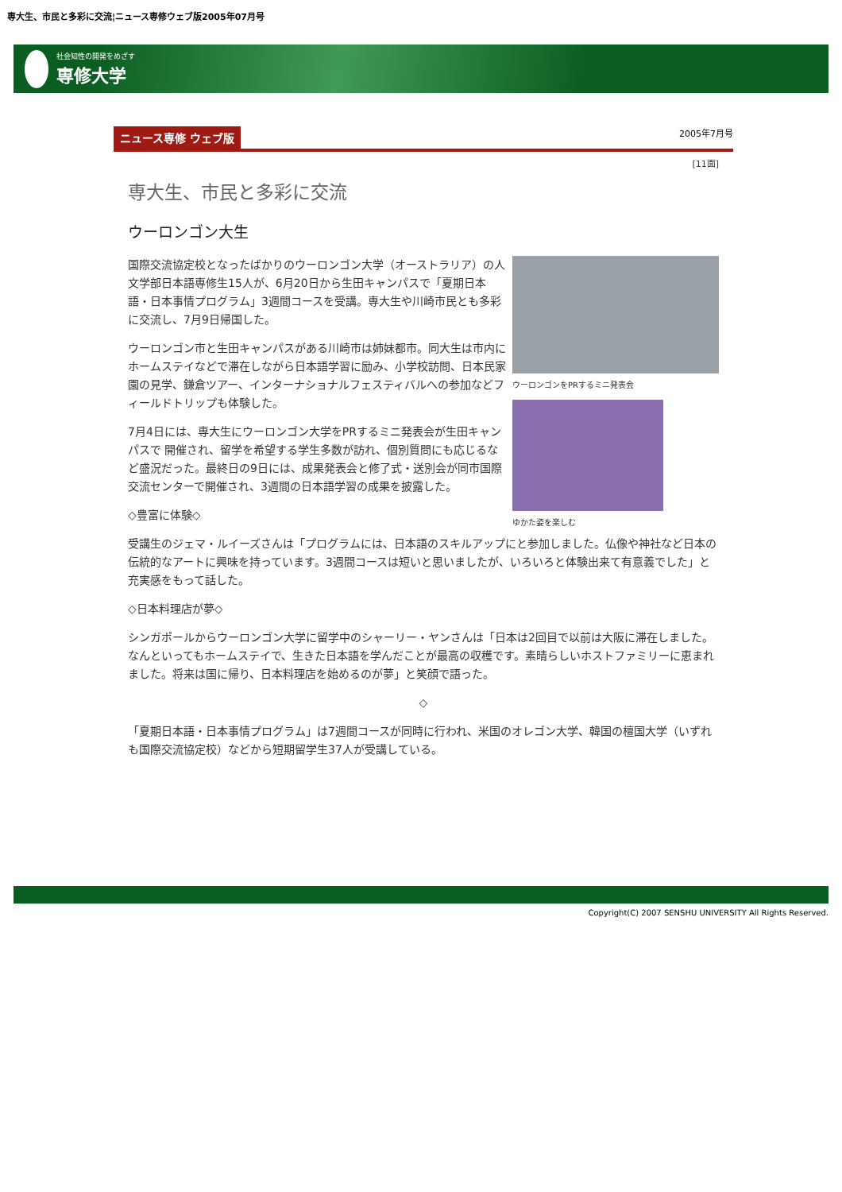専大生、市民と多彩に交流¦ニュース専修ウェブ版2005年07月号
社会知性の開発をめざす
専修大学
ニュース専修 ウェブ版 2005年7月号
[11面]
専大生、市民と多彩に交流
ウーロンゴン大生
ウーロンゴンをPRするミニ発表会
ゆかた姿を楽しむ
国際交流協定校となったばかりのウーロンゴン大学（オーストラリア）の人文学部日本語専修生15人が、6月20日から生田キャンパスで「夏期日本語・日本事情プログラム」3週間コースを受講。専大生や川崎市民とも多彩に交流し、7月9日帰国した。
ウーロンゴン市と生田キャンパスがある川崎市は姉妹都市。同大生は市内にホームステイなどで滞在しながら日本語学習に励み、小学校訪問、日本民家園の見学、鎌倉ツアー、インターナショナルフェスティバルへの参加などフィールドトリップも体験した。
7月4日には、専大生にウーロンゴン大学をPRするミニ発表会が生田キャンパスで 開催され、留学を希望する学生多数が訪れ、個別質問にも応じるなど盛況だった。最終日の9日には、成果発表会と修了式・送別会が同市国際交流センターで開催され、3週間の日本語学習の成果を披露した。
◇豊富に体験◇
受講生のジェマ・ルイーズさんは「プログラムには、日本語のスキルアップにと参加しました。仏像や神社など日本の伝統的なアートに興味を持っています。3週間コースは短いと思いましたが、いろいろと体験出来て有意義でした」と充実感をもって話した。
◇日本料理店が夢◇
シンガポールからウーロンゴン大学に留学中のシャーリー・ヤンさんは「日本は2回目で以前は大阪に滞在しました。なんといってもホームステイで、生きた日本語を学んだことが最高の収穫です。素晴らしいホストファミリーに恵まれました。将来は国に帰り、日本料理店を始めるのが夢」と笑顔で語った。
◇
「夏期日本語・日本事情プログラム」は7週間コースが同時に行われ、米国のオレゴン大学、韓国の檀国大学（いずれも国際交流協定校）などから短期留学生37人が受講している。
Copyright(C) 2007 SENSHU UNIVERSITY All Rights Reserved.